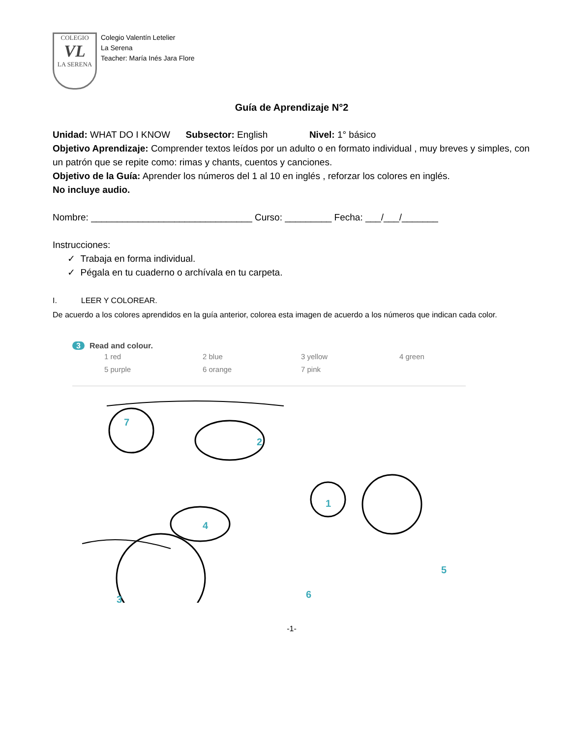COLEGIO
VL
LA SERENA
Colegio Valentín Letelier
La Serena
Teacher: María Inés Jara Flore
Guía de Aprendizaje N°2
Unidad: WHAT DO I KNOW Subsector: English Nivel: 1° básico
Objetivo Aprendizaje: Comprender textos leídos por un adulto o en formato individual , muy breves y simples, con un patrón que se repite como: rimas y chants, cuentos y canciones.
Objetivo de la Guía: Aprender los números del 1 al 10 en inglés , reforzar los colores en inglés.
No incluye audio.
Nombre: _______________________________ Curso: _________ Fecha: ___/___/_______
Instrucciones:
✓ Trabaja en forma individual.
✓ Pégala en tu cuaderno o archívala en tu carpeta.
I. LEER Y COLOREAR.
De acuerdo a los colores aprendidos en la guía anterior, colorea esta imagen de acuerdo a los números que indican cada color.
3 Read and colour.
1 red
2 blue
3 yellow
4 green
5 purple
6 orange
7 pink
7
2
1
4
5
6
3
-1-